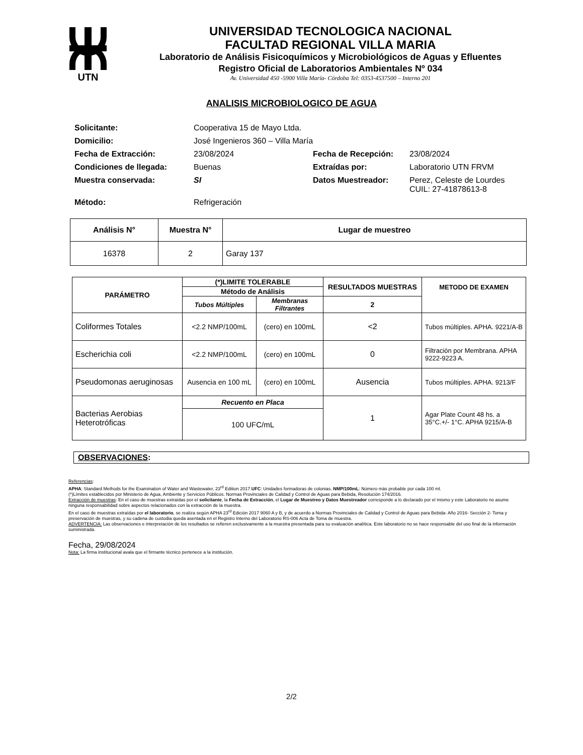UTN
UNIVERSIDAD TECNOLOGICA NACIONAL
FACULTAD REGIONAL VILLA MARIA
Laboratorio de Análisis Fisicoquímicos y Microbiológicos de Aguas y Efluentes
Registro Oficial de Laboratorios Ambientales Nº 034
Av. Universidad 450 -5900 Villa María- Córdoba Tel: 0353-4537500 – Interno 201
ANALISIS MICROBIOLOGICO DE AGUA
| Solicitante: | Cooperativa 15 de Mayo Ltda. | | |
| Domicilio: | José Ingenieros 360 – Villa María | | |
| Fecha de Extracción: | 23/08/2024 | Fecha de Recepción: | 23/08/2024 |
| Condiciones de llegada: | Buenas | Extraídas por: | Laboratorio UTN FRVM |
| Muestra conservada: | SI | Datos Muestreador: | Perez, Celeste de Lourdes CUIL: 27-41878613-8 |
| Método: | Refrigeración | | |
| Análisis N° | Muestra N° | Lugar de muestreo |
| --- | --- | --- |
| 16378 | 2 | Garay 137 |
| PARÁMETRO | (*)LIMITE TOLERABLE | | RESULTADOS MUESTRAS | METODO DE EXAMEN |
| --- | --- | --- | --- | --- |
| | Método de Análisis | | | |
| | Tubos Múltiples | Membranas Filtrantes | 2 | |
| Coliformes Totales | <2.2 NMP/100mL | (cero) en 100mL | <2 | Tubos múltiples. APHA. 9221/A-B |
| Escherichia coli | <2.2 NMP/100mL | (cero) en 100mL | 0 | Filtración por Membrana. APHA 9222-9223 A. |
| Pseudomonas aeruginosas | Ausencia en 100 mL | (cero) en 100mL | Ausencia | Tubos múltiples. APHA. 9213/F |
| Bacterias Aerobias Heterotróficas | Recuento en Placa | | 1 | Agar Plate Count 48 hs. a 35°C.+/- 1°C. APHA 9215/A-B |
| | 100 UFC/mL | | | |
OBSERVACIONES:
Referencias:
APHA: Standard Methods for the Examination of Water and Wastewater, 23<sup>rd</sup> Edition 2017.UFC: Unidades formadoras de colonias. NMP/100mL: Número más probable por cada 100 ml.
(*)Límites establecidos por Ministerio de Agua, Ambiente y Servicios Públicos. Normas Provinciales de Calidad y Control de Aguas para Bebida, Resolución 174/2016.
Extracción de muestras: En el caso de muestras extraídas por el solicitante, la Fecha de Extracción, el Lugar de Muestreo y Datos Muestreador corresponde a lo declarado por el mismo y este Laboratorio no asume ninguna responsabilidad sobre aspectos relacionados con la extracción de la muestra.
En el caso de muestras extraídas por el laboratorio, se realiza según APHA 23<sup>rd</sup> Edición 2017 9060 A y B, y de acuerdo a Normas Provinciales de Calidad y Control de Aguas para Bebida- Año 2016- Sección 2- Toma y preservación de muestras, y su cadena de custodia queda asentada en el Registro Interno del Laboratorio RS-006 Acta de Toma de muestra.
ADVERTENCIA: Las observaciones e interpretación de los resultados se refieren exclusivamente a la muestra presentada para su evaluación analítica. Este laboratorio no se hace responsable del uso final de la información suministrada.
Fecha, 29/08/2024
Nota: La firma institucional avala que el firmante técnico pertenece a la institución.
2/2